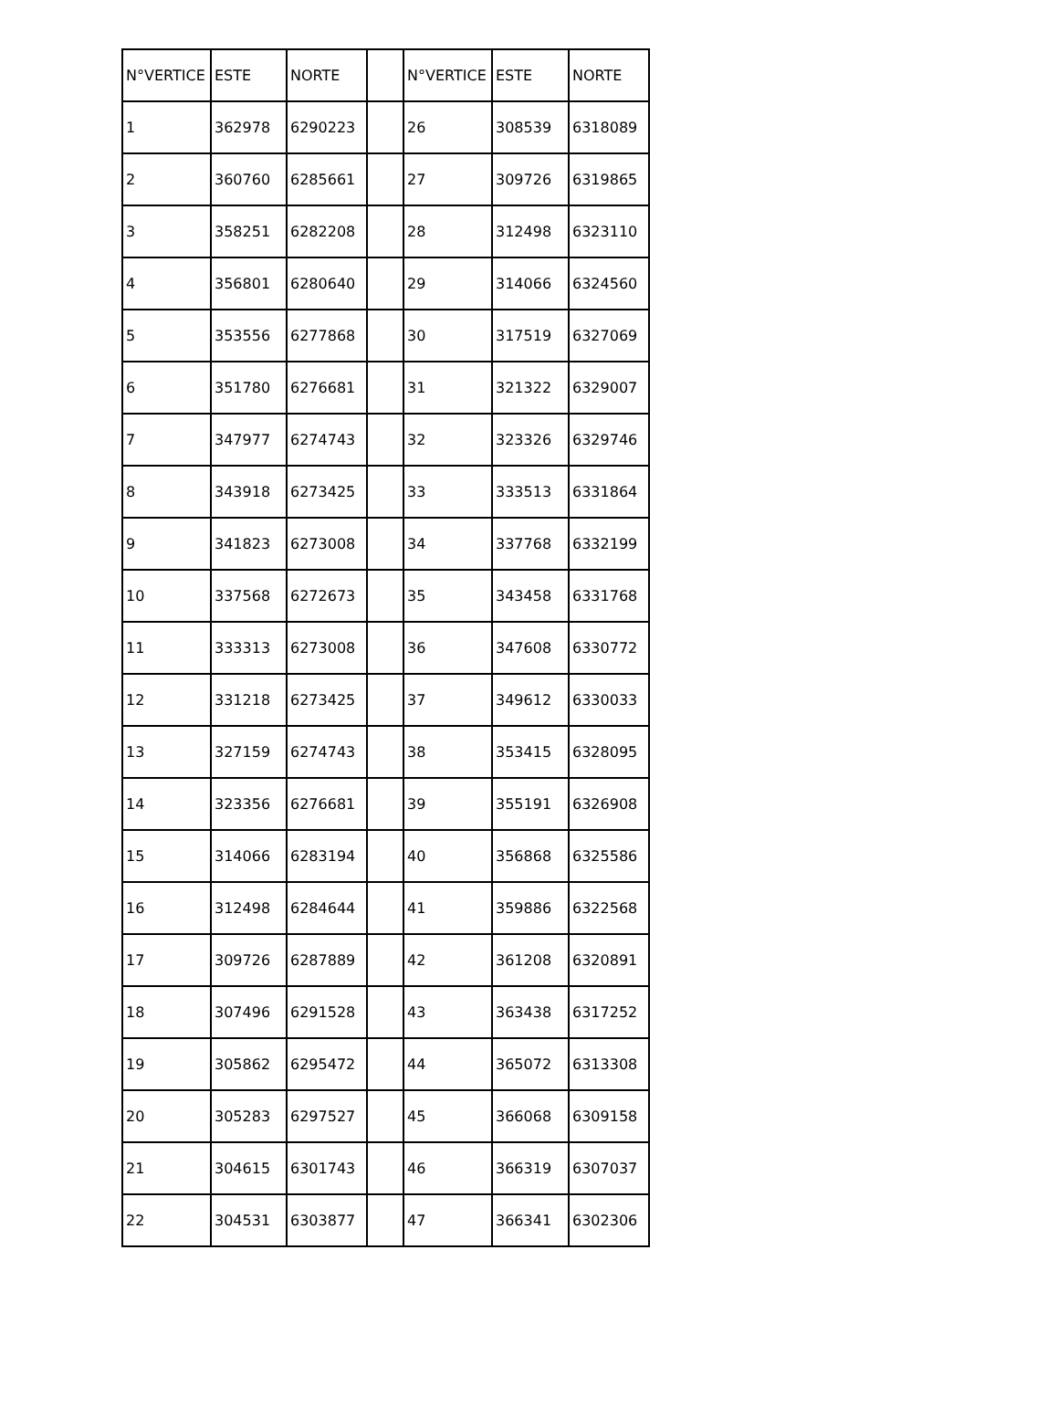| N°VERTICE | ESTE | NORTE | | N°VERTICE | ESTE | NORTE |
| --- | --- | --- | --- | --- | --- | --- |
| 1 | 362978 | 6290223 | | 26 | 308539 | 6318089 |
| 2 | 360760 | 6285661 | | 27 | 309726 | 6319865 |
| 3 | 358251 | 6282208 | | 28 | 312498 | 6323110 |
| 4 | 356801 | 6280640 | | 29 | 314066 | 6324560 |
| 5 | 353556 | 6277868 | | 30 | 317519 | 6327069 |
| 6 | 351780 | 6276681 | | 31 | 321322 | 6329007 |
| 7 | 347977 | 6274743 | | 32 | 323326 | 6329746 |
| 8 | 343918 | 6273425 | | 33 | 333513 | 6331864 |
| 9 | 341823 | 6273008 | | 34 | 337768 | 6332199 |
| 10 | 337568 | 6272673 | | 35 | 343458 | 6331768 |
| 11 | 333313 | 6273008 | | 36 | 347608 | 6330772 |
| 12 | 331218 | 6273425 | | 37 | 349612 | 6330033 |
| 13 | 327159 | 6274743 | | 38 | 353415 | 6328095 |
| 14 | 323356 | 6276681 | | 39 | 355191 | 6326908 |
| 15 | 314066 | 6283194 | | 40 | 356868 | 6325586 |
| 16 | 312498 | 6284644 | | 41 | 359886 | 6322568 |
| 17 | 309726 | 6287889 | | 42 | 361208 | 6320891 |
| 18 | 307496 | 6291528 | | 43 | 363438 | 6317252 |
| 19 | 305862 | 6295472 | | 44 | 365072 | 6313308 |
| 20 | 305283 | 6297527 | | 45 | 366068 | 6309158 |
| 21 | 304615 | 6301743 | | 46 | 366319 | 6307037 |
| 22 | 304531 | 6303877 | | 47 | 366341 | 6302306 |